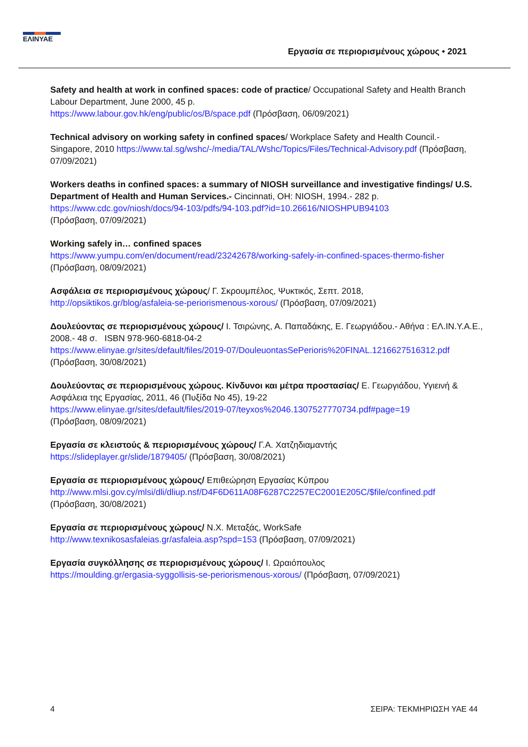ΕΛΙΝΥΑΕ
Εργασία σε περιορισμένους χώρους • 2021
Safety and health at work in confined spaces: code of practice/ Occupational Safety and Health Branch Labour Department, June 2000, 45 p.
https://www.labour.gov.hk/eng/public/os/B/space.pdf (Πρόσβαση, 06/09/2021)
Technical advisory on working safety in confined spaces/ Workplace Safety and Health Council.- Singapore, 2010 https://www.tal.sg/wshc/-/media/TAL/Wshc/Topics/Files/Technical-Advisory.pdf (Πρόσβαση, 07/09/2021)
Workers deaths in confined spaces: a summary of NIOSH surveillance and investigative findings/ U.S. Department of Health and Human Services.- Cincinnati, OH: NIOSH, 1994.- 282 p.
https://www.cdc.gov/niosh/docs/94-103/pdfs/94-103.pdf?id=10.26616/NIOSHPUB94103
(Πρόσβαση, 07/09/2021)
Working safely in… confined spaces
https://www.yumpu.com/en/document/read/23242678/working-safely-in-confined-spaces-thermo-fisher
(Πρόσβαση, 08/09/2021)
Ασφάλεια σε περιορισμένους χώρους/ Γ. Σκρουμπέλος, Ψυκτικός, Σεπτ. 2018,
http://opsiktikos.gr/blog/asfaleia-se-periorismenous-xorous/ (Πρόσβαση, 07/09/2021)
Δουλεύοντας σε περιορισμένους χώρους/ Ι. Τσιρώνης, Α. Παπαδάκης, Ε. Γεωργιάδου.- Αθήνα : ΕΛ.ΙΝ.Υ.Α.Ε., 2008.- 48 σ. ISBN 978-960-6818-04-2
https://www.elinyae.gr/sites/default/files/2019-07/DouleuontasSePerioris%20FINAL.1216627516312.pdf
(Πρόσβαση, 30/08/2021)
Δουλεύοντας σε περιορισμένους χώρους. Κίνδυνοι και μέτρα προστασίας/ Ε. Γεωργιάδου, Υγιεινή & Ασφάλεια της Εργασίας, 2011, 46 (Πυξίδα Νο 45), 19-22
https://www.elinyae.gr/sites/default/files/2019-07/teyxos%2046.1307527770734.pdf#page=19
(Πρόσβαση, 08/09/2021)
Εργασία σε κλειστούς & περιορισμένους χώρους/ Γ.Α. Χατζηδιαμαντής
https://slideplayer.gr/slide/1879405/ (Πρόσβαση, 30/08/2021)
Εργασία σε περιορισμένους χώρους/ Επιθεώρηση Εργασίας Κύπρου
http://www.mlsi.gov.cy/mlsi/dli/dliup.nsf/D4F6D611A08F6287C2257EC2001E205C/$file/confined.pdf
(Πρόσβαση, 30/08/2021)
Εργασία σε περιορισμένους χώρους/ Ν.Χ. Μεταξάς, WorkSafe
http://www.texnikosasfaleias.gr/asfaleia.asp?spd=153 (Πρόσβαση, 07/09/2021)
Εργασία συγκόλλησης σε περιορισμένους χώρους/ Ι. Ωραιόπουλος
https://moulding.gr/ergasia-syggollisis-se-periorismenous-xorous/ (Πρόσβαση, 07/09/2021)
4 ΣΕΙΡΑ: ΤΕΚΜΗΡΙΩΣΗ ΥΑΕ 44